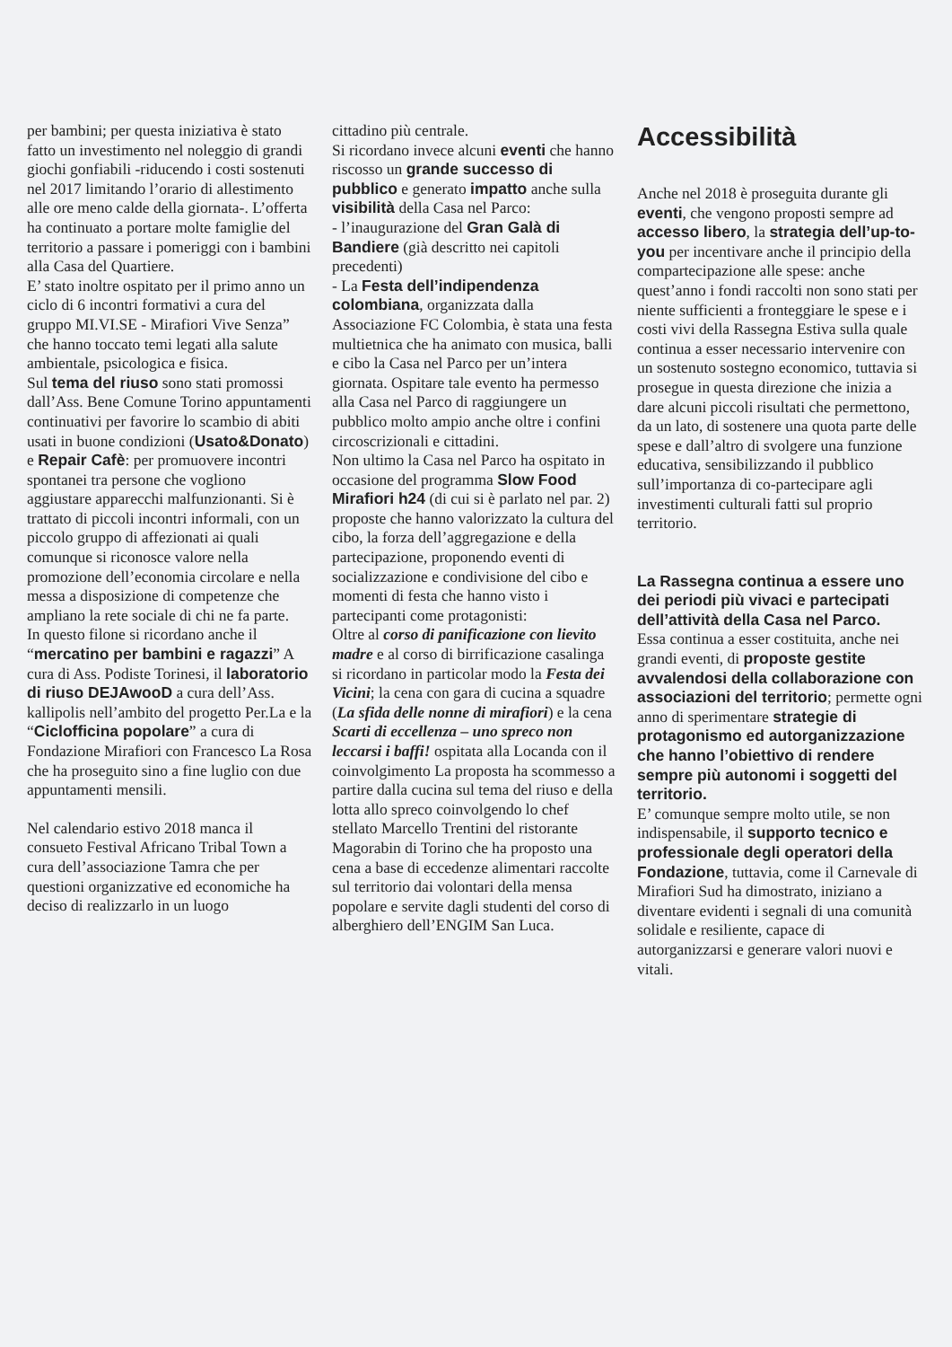per bambini; per questa iniziativa è stato fatto un investimento nel noleggio di grandi giochi gonfiabili -riducendo i costi sostenuti nel 2017 limitando l’orario di allestimento alle ore meno calde della giornata-. L’offerta ha continuato a portare molte famiglie del territorio a passare i pomeriggi con i bambini alla Casa del Quartiere.
E’ stato inoltre ospitato per il primo anno un ciclo di 6 incontri formativi a cura del gruppo MI.VI.SE - Mirafiori Vive Senza” che hanno toccato temi legati alla salute ambientale, psicologica e fisica.
Sul tema del riuso sono stati promossi dall’Ass. Bene Comune Torino appuntamenti continuativi per favorire lo scambio di abiti usati in buone condizioni (Usato&Donato) e Repair Cafè: per promuovere incontri spontanei tra persone che vogliono aggiustare apparecchi malfunzionanti. Si è trattato di piccoli incontri informali, con un piccolo gruppo di affezionati ai quali comunque si riconosce valore nella promozione dell’economia circolare e nella messa a disposizione di competenze che ampliano la rete sociale di chi ne fa parte.
In questo filone si ricordano anche il “mercatino per bambini e ragazzi” A cura di Ass. Podiste Torinesi, il laboratorio di riuso DEJAwooD a cura dell’Ass. kallipolis nell’ambito del progetto Per.La e la “Ciclofficina popolare” a cura di Fondazione Mirafiori con Francesco La Rosa che ha proseguito sino a fine luglio con due appuntamenti mensili.
Nel calendario estivo 2018 manca il consueto Festival Africano Tribal Town a cura dell’associazione Tamra che per questioni organizzative ed economiche ha deciso di realizzarlo in un luogo
cittadino più centrale.
Si ricordano invece alcuni eventi che hanno riscosso un grande successo di pubblico e generato impatto anche sulla visibilità della Casa nel Parco:
- l’inaugurazione del Gran Galà di Bandiere (già descritto nei capitoli precedenti)
- La Festa dell’indipendenza colombiana, organizzata dalla Associazione FC Colombia, è stata una festa multietnica che ha animato con musica, balli e cibo la Casa nel Parco per un’intera giornata. Ospitare tale evento ha permesso alla Casa nel Parco di raggiungere un pubblico molto ampio anche oltre i confini circoscrizionali e cittadini.
Non ultimo la Casa nel Parco ha ospitato in occasione del programma Slow Food Mirafiori h24 (di cui si è parlato nel par. 2) proposte che hanno valorizzato la cultura del cibo, la forza dell’aggregazione e della partecipazione, proponendo eventi di socializzazione e condivisione del cibo e momenti di festa che hanno visto i partecipanti come protagonisti:
Oltre al corso di panificazione con lievito madre e al corso di birrificazione casalinga si ricordano in particolar modo la Festa dei Vicini; la cena con gara di cucina a squadre (La sfida delle nonne di mirafiori) e la cena Scarti di eccellenza – uno spreco non leccarsi i baffi! ospitata alla Locanda con il coinvolgimento La proposta ha scommesso a partire dalla cucina sul tema del riuso e della lotta allo spreco coinvolgendo lo chef stellato Marcello Trentini del ristorante Magorabin di Torino che ha proposto una cena a base di eccedenze alimentari raccolte sul territorio dai volontari della mensa popolare e servite dagli studenti del corso di alberghiero dell’ENGIM San Luca.
Accessibilità
Anche nel 2018 è proseguita durante gli eventi, che vengono proposti sempre ad accesso libero, la strategia dell’up-to-you per incentivare anche il principio della compartecipazione alle spese: anche quest’anno i fondi raccolti non sono stati per niente sufficienti a fronteggiare le spese e i costi vivi della Rassegna Estiva sulla quale continua a esser necessario intervenire con un sostenuto sostegno economico, tuttavia si prosegue in questa direzione che inizia a dare alcuni piccoli risultati che permettono, da un lato, di sostenere una quota parte delle spese e dall’altro di svolgere una funzione educativa, sensibilizzando il pubblico sull’importanza di co-partecipare agli investimenti culturali fatti sul proprio territorio.
La Rassegna continua a essere uno dei periodi più vivaci e partecipati dell’attività della Casa nel Parco.
Essa continua a esser costituita, anche nei grandi eventi, di proposte gestite avvalendosi della collaborazione con associazioni del territorio; permette ogni anno di sperimentare strategie di protagonismo ed autorganizzazione che hanno l’obiettivo di rendere sempre più autonomi i soggetti del territorio.
E’ comunque sempre molto utile, se non indispensabile, il supporto tecnico e professionale degli operatori della Fondazione, tuttavia, come il Carnevale di Mirafiori Sud ha dimostrato, iniziano a diventare evidenti i segnali di una comunità solidale e resiliente, capace di autorganizzarsi e generare valori nuovi e vitali.